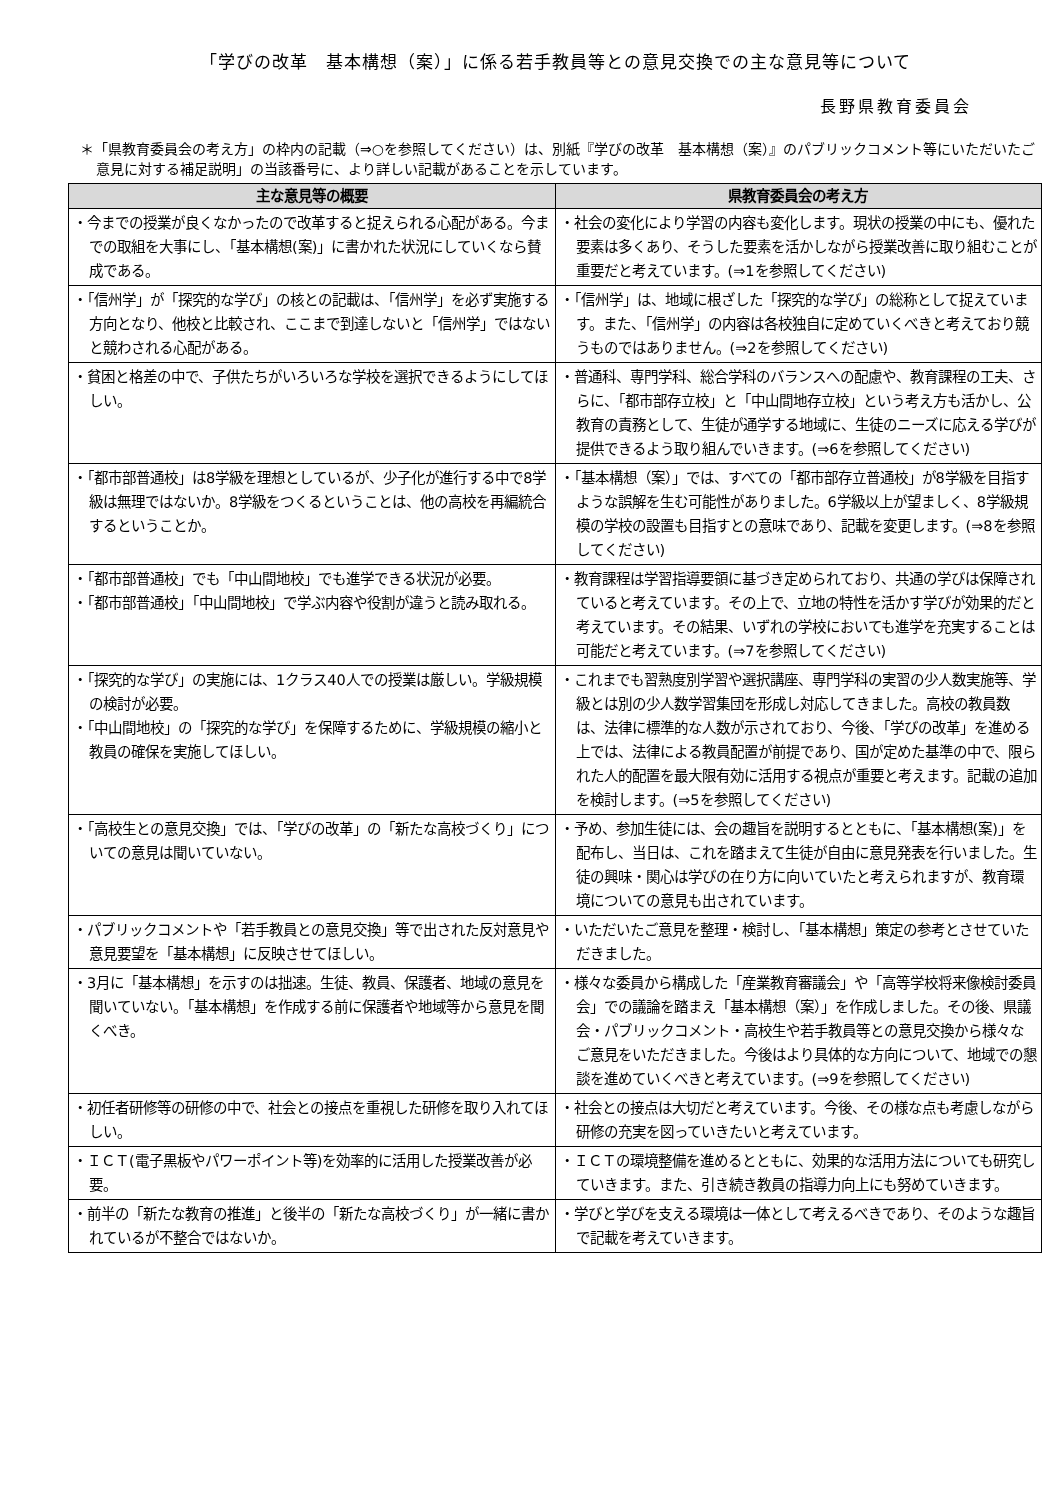「学びの改革　基本構想（案）」に係る若手教員等との意見交換での主な意見等について
長野県教育委員会
＊「県教育委員会の考え方」の枠内の記載（⇒○を参照してください）は、別紙『学びの改革　基本構想（案）』のパブリックコメント等にいただいたご意見に対する補足説明」の当該番号に、より詳しい記載があることを示しています。
| 主な意見等の概要 | 県教育委員会の考え方 |
| --- | --- |
| ・今までの授業が良くなかったので改革すると捉えられる心配がある。今までの取組を大事にし、「基本構想(案)」に書かれた状況にしていくなら賛成である。 | ・社会の変化により学習の内容も変化します。現状の授業の中にも、優れた要素は多くあり、そうした要素を活かしながら授業改善に取り組むことが重要だと考えています。(⇒1を参照してください) |
| ・「信州学」が「探究的な学び」の核との記載は、「信州学」を必ず実施する方向となり、他校と比較され、ここまで到達しないと「信州学」ではないと競わされる心配がある。 | ・「信州学」は、地域に根ざした「探究的な学び」の総称として捉えています。また、「信州学」の内容は各校独自に定めていくべきと考えており競うものではありません。(⇒2を参照してください) |
| ・貧困と格差の中で、子供たちがいろいろな学校を選択できるようにしてほしい。 | ・普通科、専門学科、総合学科のバランスへの配慮や、教育課程の工夫、さらに、「都市部存立校」と「中山間地存立校」という考え方も活かし、公教育の責務として、生徒が通学する地域に、生徒のニーズに応える学びが提供できるよう取り組んでいきます。(⇒6を参照してください) |
| ・「都市部普通校」は8学級を理想としているが、少子化が進行する中で8学級は無理ではないか。8学級をつくるということは、他の高校を再編統合するということか。 | ・「基本構想（案）」では、すべての「都市部存立普通校」が8学級を目指すような誤解を生む可能性がありました。6学級以上が望ましく、8学級規模の学校の設置も目指すとの意味であり、記載を変更します。(⇒8を参照してください) |
| ・「都市部普通校」でも「中山間地校」でも進学できる状況が必要。 ・「都市部普通校」「中山間地校」で学ぶ内容や役割が違うと読み取れる。 | ・教育課程は学習指導要領に基づき定められており、共通の学びは保障されていると考えています。その上で、立地の特性を活かす学びが効果的だと考えています。その結果、いずれの学校においても進学を充実することは可能だと考えています。(⇒7を参照してください) |
| ・「探究的な学び」の実施には、1クラス40人での授業は厳しい。学級規模の検討が必要。 ・「中山間地校」の「探究的な学び」を保障するために、学級規模の縮小と教員の確保を実施してほしい。 | ・これまでも習熟度別学習や選択講座、専門学科の実習の少人数実施等、学級とは別の少人数学習集団を形成し対応してきました。高校の教員数は、法律に標準的な人数が示されており、今後、「学びの改革」を進める上では、法律による教員配置が前提であり、国が定めた基準の中で、限られた人的配置を最大限有効に活用する視点が重要と考えます。記載の追加を検討します。(⇒5を参照してください) |
| ・「高校生との意見交換」では、「学びの改革」の「新たな高校づくり」についての意見は聞いていない。 | ・予め、参加生徒には、会の趣旨を説明するとともに、「基本構想(案)」を配布し、当日は、これを踏まえて生徒が自由に意見発表を行いました。生徒の興味・関心は学びの在り方に向いていたと考えられますが、教育環境についての意見も出されています。 |
| ・パブリックコメントや「若手教員との意見交換」等で出された反対意見や意見要望を「基本構想」に反映させてほしい。 | ・いただいたご意見を整理・検討し、「基本構想」策定の参考とさせていただきました。 |
| ・3月に「基本構想」を示すのは拙速。生徒、教員、保護者、地域の意見を聞いていない。「基本構想」を作成する前に保護者や地域等から意見を聞くべき。 | ・様々な委員から構成した「産業教育審議会」や「高等学校将来像検討委員会」での議論を踏まえ「基本構想（案）」を作成しました。その後、県議会・パブリックコメント・高校生や若手教員等との意見交換から様々なご意見をいただきました。今後はより具体的な方向について、地域での懇談を進めていくべきと考えています。(⇒9を参照してください) |
| ・初任者研修等の研修の中で、社会との接点を重視した研修を取り入れてほしい。 | ・社会との接点は大切だと考えています。今後、その様な点も考慮しながら研修の充実を図っていきたいと考えています。 |
| ・ＩＣＴ(電子黒板やパワーポイント等)を効率的に活用した授業改善が必要。 | ・ＩＣＴの環境整備を進めるとともに、効果的な活用方法についても研究していきます。また、引き続き教員の指導力向上にも努めていきます。 |
| ・前半の「新たな教育の推進」と後半の「新たな高校づくり」が一緒に書かれているが不整合ではないか。 | ・学びと学びを支える環境は一体として考えるべきであり、そのような趣旨で記載を考えていきます。 |